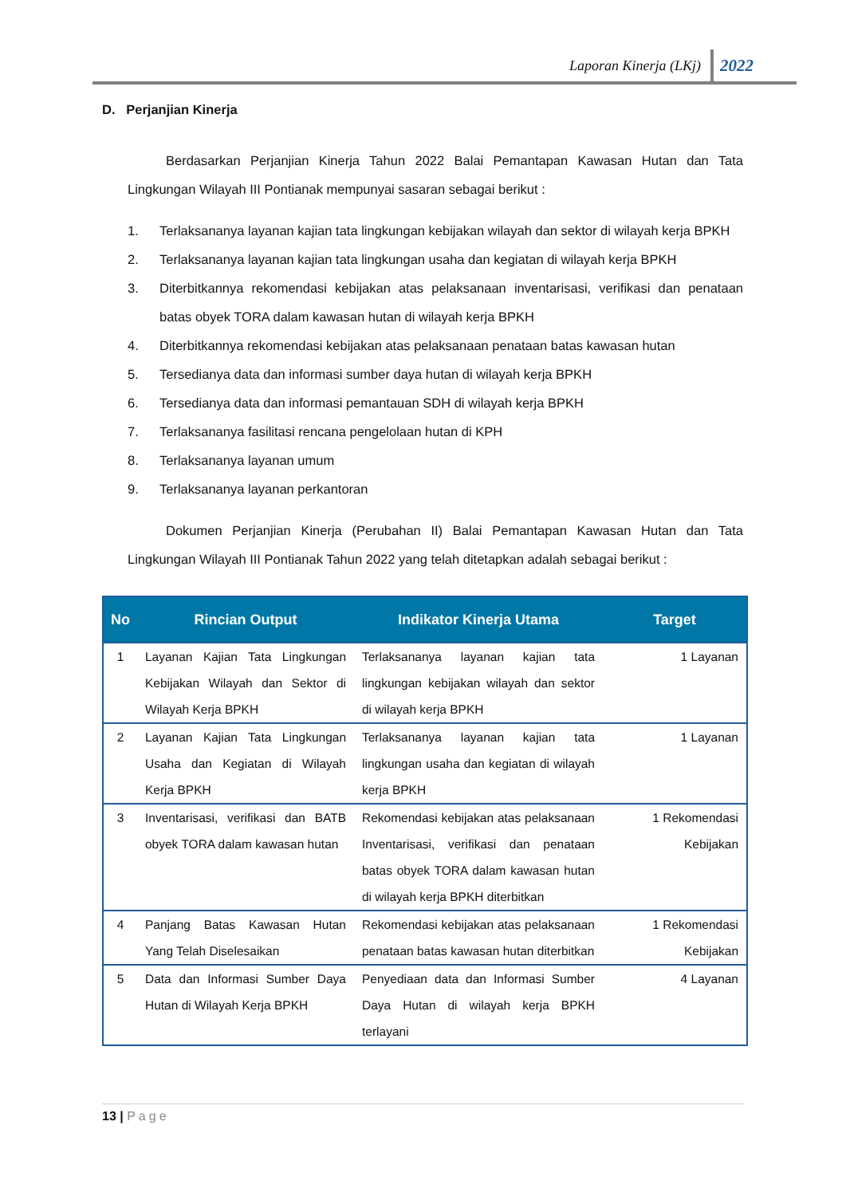Laporan Kinerja (LKj) 2022
D. Perjanjian Kinerja
Berdasarkan Perjanjian Kinerja Tahun 2022 Balai Pemantapan Kawasan Hutan dan Tata Lingkungan Wilayah III Pontianak mempunyai sasaran sebagai berikut :
1. Terlaksananya layanan kajian tata lingkungan kebijakan wilayah dan sektor di wilayah kerja BPKH
2. Terlaksananya layanan kajian tata lingkungan usaha dan kegiatan di wilayah kerja BPKH
3. Diterbitkannya rekomendasi kebijakan atas pelaksanaan inventarisasi, verifikasi dan penataan batas obyek TORA dalam kawasan hutan di wilayah kerja BPKH
4. Diterbitkannya rekomendasi kebijakan atas pelaksanaan penataan batas kawasan hutan
5. Tersedianya data dan informasi sumber daya hutan di wilayah kerja BPKH
6. Tersedianya data dan informasi pemantauan SDH di wilayah kerja BPKH
7. Terlaksananya fasilitasi rencana pengelolaan hutan di KPH
8. Terlaksananya layanan umum
9. Terlaksananya layanan perkantoran
Dokumen Perjanjian Kinerja (Perubahan II) Balai Pemantapan Kawasan Hutan dan Tata Lingkungan Wilayah III Pontianak Tahun 2022 yang telah ditetapkan adalah sebagai berikut :
| No | Rincian Output | Indikator Kinerja Utama | Target |
| --- | --- | --- | --- |
| 1 | Layanan Kajian Tata Lingkungan Kebijakan Wilayah dan Sektor di Wilayah Kerja BPKH | Terlaksananya layanan kajian tata lingkungan kebijakan wilayah dan sektor di wilayah kerja BPKH | 1 Layanan |
| 2 | Layanan Kajian Tata Lingkungan Usaha dan Kegiatan di Wilayah Kerja BPKH | Terlaksananya layanan kajian tata lingkungan usaha dan kegiatan di wilayah kerja BPKH | 1 Layanan |
| 3 | Inventarisasi, verifikasi dan BATB obyek TORA dalam kawasan hutan | Rekomendasi kebijakan atas pelaksanaan Inventarisasi, verifikasi dan penataan batas obyek TORA dalam kawasan hutan di wilayah kerja BPKH diterbitkan | 1 Rekomendasi Kebijakan |
| 4 | Panjang Batas Kawasan Hutan Yang Telah Diselesaikan | Rekomendasi kebijakan atas pelaksanaan penataan batas kawasan hutan diterbitkan | 1 Rekomendasi Kebijakan |
| 5 | Data dan Informasi Sumber Daya Hutan di Wilayah Kerja BPKH | Penyediaan data dan Informasi Sumber Daya Hutan di wilayah kerja BPKH terlayani | 4 Layanan |
13 | Page